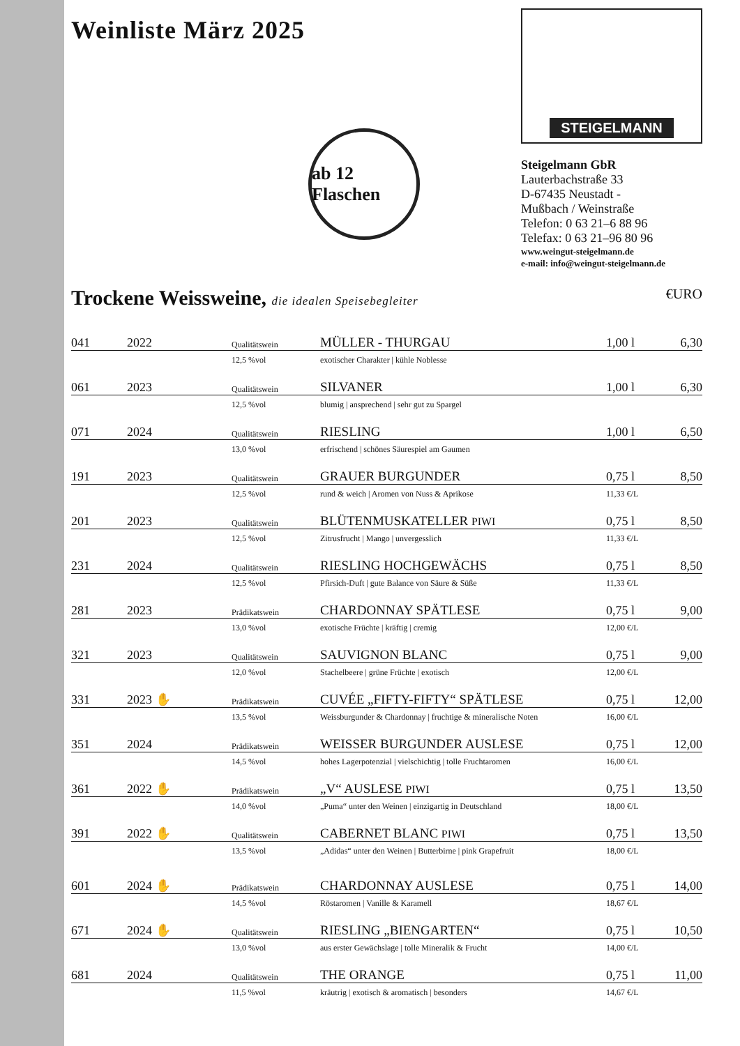Weinliste März 2025
ab 12 Flaschen
versandkostenfrei
STEIGELMANN
Steigelmann GbR
Lauterbachstraße 33
D-67435 Neustadt -
Mußbach / Weinstraße
Telefon: 0 63 21–6 88 96
Telefax: 0 63 21–96 80 96
www.weingut-steigelmann.de
e-mail: info@weingut-steigelmann.de
Trockene Weissweine, die idealen Speisebegleiter €URO
| 041 | 2022 | Qualitätswein | MÜLLER - THURGAU | 1,00 l | 6,30 |
| | | 12,5 %vol | exotischer Charakter / kühle Noblesse | | |
| 061 | 2023 | Qualitätswein | SILVANER | 1,00 l | 6,30 |
| | | 12,5 %vol | blumig / ansprechend / sehr gut zu Spargel | | |
| 071 | 2024 | Qualitätswein | RIESLING | 1,00 l | 6,50 |
| | | 13,0 %vol | erfrischend / schönes Säurespiel am Gaumen | | |
| 191 | 2023 | Qualitätswein | GRAUER BURGUNDER | 0,75 l | 8,50 |
| | | 12,5 %vol | rund & weich / Aromen von Nuss & Aprikose | 11,33 €/L | |
| 201 | 2023 | Qualitätswein | BLÜTENMUSKATELLER PIWI | 0,75 l | 8,50 |
| | | 12,5 %vol | Zitrusfrucht / Mango / unvergesslich | 11,33 €/L | |
| 231 | 2024 | Qualitätswein | RIESLING HOCHGEWÄCHS | 0,75 l | 8,50 |
| | | 12,5 %vol | Pfirsich-Duft / gute Balance von Säure & Süße | 11,33 €/L | |
| 281 | 2023 | Prädikatswein | CHARDONNAY SPÄTLESE | 0,75 l | 9,00 |
| | | 13,0 %vol | exotische Früchte / kräftig / cremig | 12,00 €/L | |
| 321 | 2023 | Qualitätswein | SAUVIGNON BLANC | 0,75 l | 9,00 |
| | | 12,0 %vol | Stachelbeere / grüne Früchte / exotisch | 12,00 €/L | |
| 331 | 2023 ✋ | Prädikatswein | CUVÉE „FIFTY-FIFTY“ SPÄTLESE | 0,75 l | 12,00 |
| | | 13,5 %vol | Weissburgunder & Chardonnay / fruchtige & mineralische Noten | 16,00 €/L | |
| 351 | 2024 | Prädikatswein | WEISSER BURGUNDER AUSLESE | 0,75 l | 12,00 |
| | | 14,5 %vol | hohes Lagerpotenzial / vielschichtig / tolle Fruchtaromen | 16,00 €/L | |
| 361 | 2022 ✋ | Prädikatswein | „V“ AUSLESE PIWI | 0,75 l | 13,50 |
| | | 14,0 %vol | „Puma“ unter den Weinen / einzigartig in Deutschland | 18,00 €/L | |
| 391 | 2022 ✋ | Qualitätswein | CABERNET BLANC PIWI | 0,75 l | 13,50 |
| | | 13,5 %vol | „Adidas“ unter den Weinen / Butterbirne / pink Grapefruit | 18,00 €/L | |
| 601 | 2024 ✋ | Prädikatswein | CHARDONNAY AUSLESE | 0,75 l | 14,00 |
| | | 14,5 %vol | Röstaromen / Vanille & Karamell | 18,67 €/L | |
| 671 | 2024 ✋ | Qualitätswein | RIESLING „BIENGARTEN“ | 0,75 l | 10,50 |
| | | 13,0 %vol | aus erster Gewächslage / tolle Mineralik & Frucht | 14,00 €/L | |
| 681 | 2024 | Qualitätswein | THE ORANGE | 0,75 l | 11,00 |
| | | 11,5 %vol | kräutrig / exotisch & aromatisch / besonders | 14,67 €/L | |